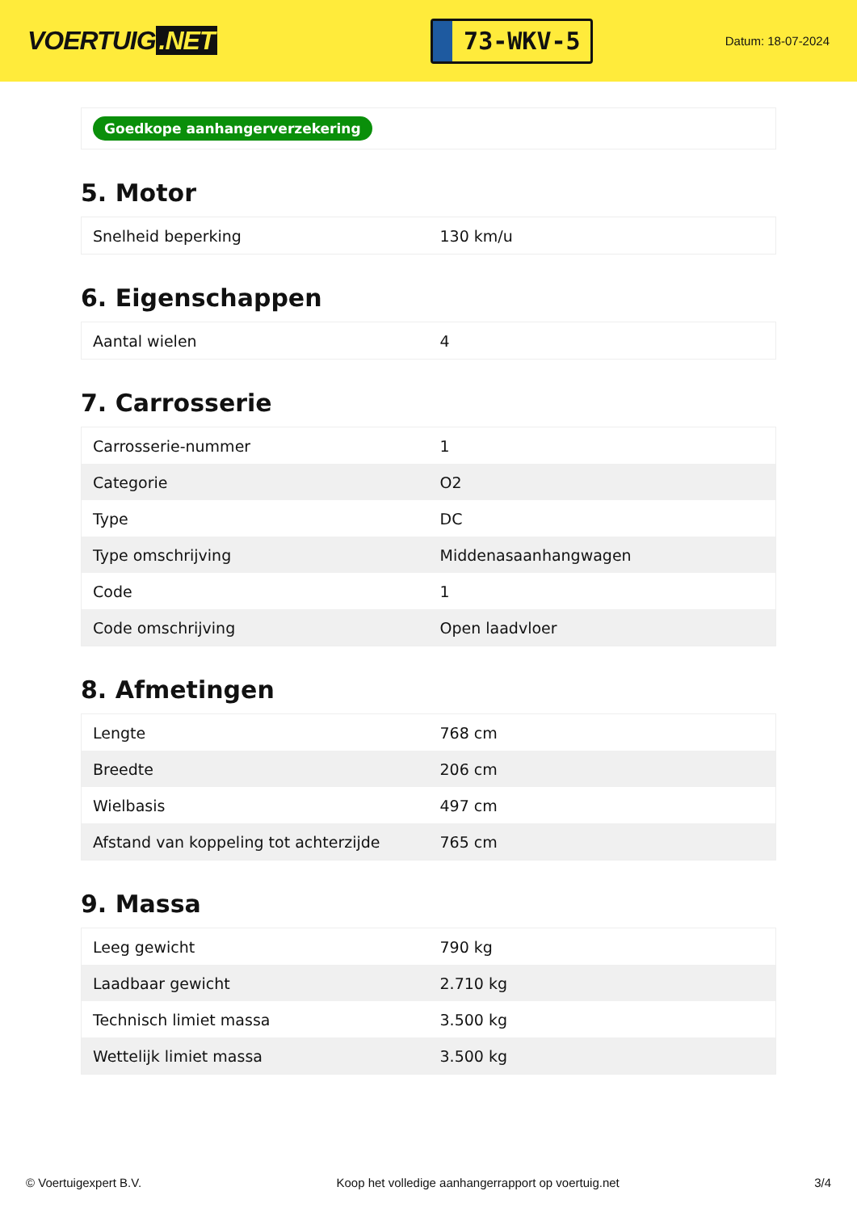VOERTUIG.NET
73-WKV-5
Datum: 18-07-2024
Goedkope aanhangerverzekering
5. Motor
| Snelheid beperking | 130 km/u |
6. Eigenschappen
| Aantal wielen | 4 |
7. Carrosserie
| Carrosserie-nummer | 1 |
| Categorie | O2 |
| Type | DC |
| Type omschrijving | Middenasaanhangwagen |
| Code | 1 |
| Code omschrijving | Open laadvloer |
8. Afmetingen
| Lengte | 768 cm |
| Breedte | 206 cm |
| Wielbasis | 497 cm |
| Afstand van koppeling tot achterzijde | 765 cm |
9. Massa
| Leeg gewicht | 790 kg |
| Laadbaar gewicht | 2.710 kg |
| Technisch limiet massa | 3.500 kg |
| Wettelijk limiet massa | 3.500 kg |
© Voertuigexpert B.V. Koop het volledige aanhangerrapport op voertuig.net 3/4